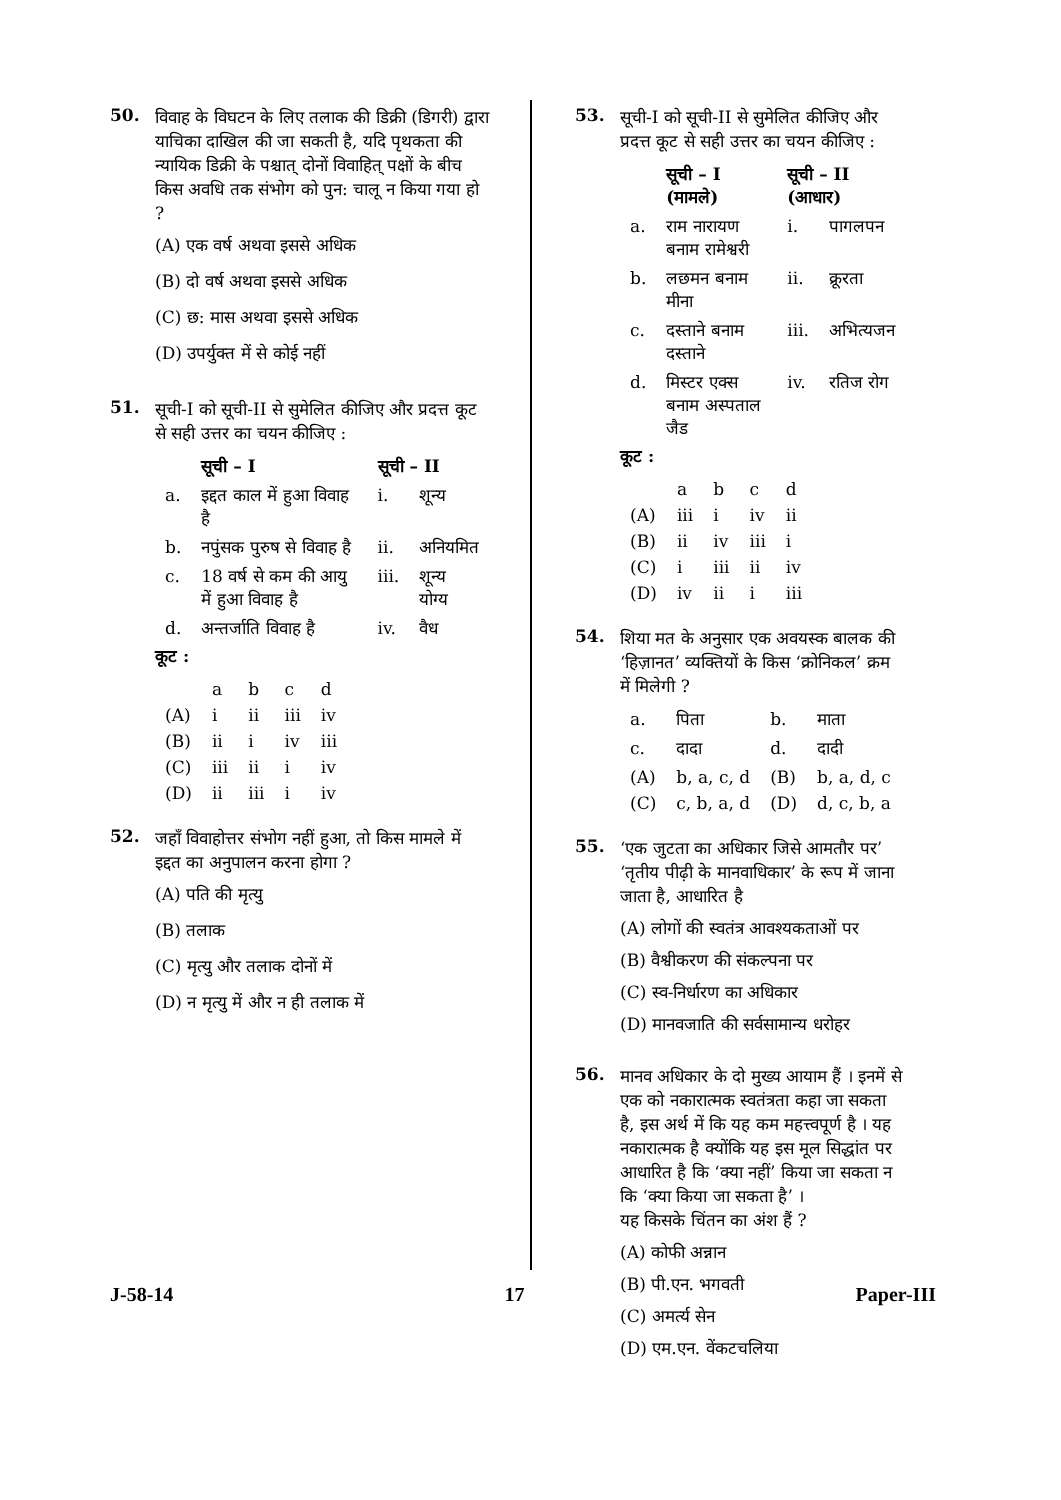50.
विवाह के विघटन के लिए तलाक की डिक्री (डिगरी) द्वारा याचिका दाखिल की जा सकती है, यदि पृथकता की न्यायिक डिक्री के पश्चात् दोनों विवाहित् पक्षों के बीच किस अवधि तक संभोग को पुन: चालू न किया गया हो ?
(A) एक वर्ष अथवा इससे अधिक
(B) दो वर्ष अथवा इससे अधिक
(C) छ: मास अथवा इससे अधिक
(D) उपर्युक्त में से कोई नहीं
51.
सूची-I को सूची-II से सुमेलित कीजिए और प्रदत्त कूट से सही उत्तर का चयन कीजिए :
| | सूची – I | सूची – II | |
| --- | --- | --- | --- |
| a. | इद्दत काल में हुआ विवाह है | i. | शून्य |
| b. | नपुंसक पुरुष से विवाह है | ii. | अनियमित |
| c. | 18 वर्ष से कम की आयु में हुआ विवाह है | iii. | शून्य योग्य |
| d. | अन्तर्जाति विवाह है | iv. | वैध |
कूट :
| | a | b | c | d |
| (A) | i | ii | iii | iv |
| (B) | ii | i | iv | iii |
| (C) | iii | ii | i | iv |
| (D) | ii | iii | i | iv |
52.
जहाँ विवाहोत्तर संभोग नहीं हुआ, तो किस मामले में इद्दत का अनुपालन करना होगा ?
(A) पति की मृत्यु
(B) तलाक
(C) मृत्यु और तलाक दोनों में
(D) न मृत्यु में और न ही तलाक में
53.
सूची-I को सूची-II से सुमेलित कीजिए और प्रदत्त कूट से सही उत्तर का चयन कीजिए :
| | सूची – I (मामले) | सूची – II (आधार) | |
| --- | --- | --- | --- |
| a. | राम नारायण बनाम रामेश्वरी | i. | पागलपन |
| b. | लछमन बनाम मीना | ii. | क्रूरता |
| c. | दस्ताने बनाम दस्ताने | iii. | अभित्यजन |
| d. | मिस्टर एक्स बनाम अस्पताल जैड | iv. | रतिज रोग |
कूट :
| | a | b | c | d |
| (A) | iii | i | iv | ii |
| (B) | ii | iv | iii | i |
| (C) | i | iii | ii | iv |
| (D) | iv | ii | i | iii |
54.
शिया मत के अनुसार एक अवयस्क बालक की ‘हिज़ानत’ व्यक्तियों के किस ‘क्रोनिकल’ क्रम में मिलेगी ?
| a. | पिता | b. | माता |
| c. | दादा | d. | दादी |
| (A) | b, a, c, d | (B) | b, a, d, c |
| (C) | c, b, a, d | (D) | d, c, b, a |
55.
‘एक जुटता का अधिकार जिसे आमतौर पर’ ‘तृतीय पीढ़ी के मानवाधिकार’ के रूप में जाना जाता है, आधारित है
(A) लोगों की स्वतंत्र आवश्यकताओं पर
(B) वैश्वीकरण की संकल्पना पर
(C) स्व-निर्धारण का अधिकार
(D) मानवजाति की सर्वसामान्य धरोहर
56.
मानव अधिकार के दो मुख्य आयाम हैं । इनमें से एक को नकारात्मक स्वतंत्रता कहा जा सकता है, इस अर्थ में कि यह कम महत्त्वपूर्ण है । यह नकारात्मक है क्योंकि यह इस मूल सिद्धांत पर आधारित है कि ‘क्या नहीं’ किया जा सकता न कि ‘क्या किया जा सकता है’ ।
यह किसके चिंतन का अंश हैं ?
(A) कोफी अन्नान
(B) पी.एन. भगवती
(C) अमर्त्य सेन
(D) एम.एन. वेंकटचलिया
J-58-14 17 Paper-III